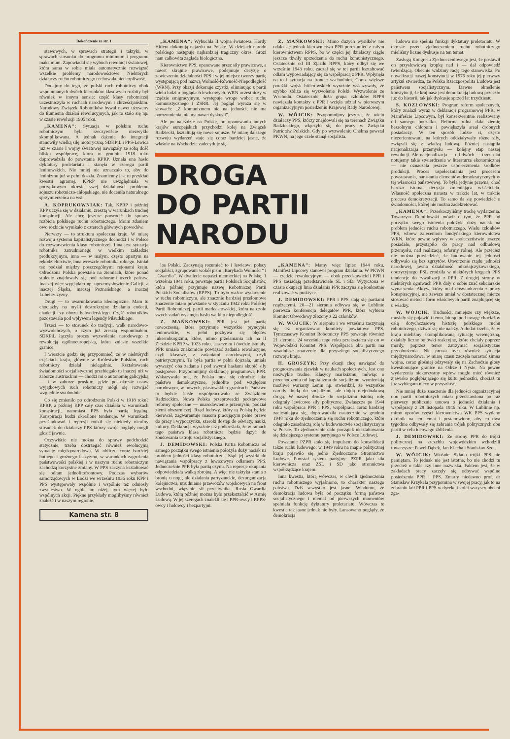Dokończenie ze str. 1
stawowych, w sprawach strategii i taktyki, w sprawach stosunku do programu minimum i programu maksimum. Zapowiadał się wybuch rewolucji światowej, która sama w sobie miała automatycznie rozwiązać wszelkie problemy narodowościowe. Niektórych działaczy ruchu robotniczego cechowała niecierpliwość.
Dodajmy do tego, że polski ruch robotniczy obok wspomnianych dwóch kierunków klasowych rozbity był również w innym sensie: część klasy robotniczej uczestniczyła w ruchach narodowym i chrześcijańskim. Narodowy Związek Robotników bywał nawet używany do tłumienia działań rewolucyjnych, jak to stało się np. w czasie rewolucji 1905 roku.
„KAMENA”: Sytuacja w polskim ruchu robotniczym była rzeczywiście niezwykle skomplikowana. A jednak dążenia do integracji stanowiły wielką siłę motoryczną. SDKPiL i PPS-Lewica już w czasie I wojny światowej nawiązały ze sobą dość bliską współpracę, która w grudniu 1918 roku doprowadziła do powstania KPRP. Uznała ona hasło dyktatury proletariatu i stanęła w szeregu partii leninowskich. Nie mniej nie oznaczało to, aby do leninizmu już w pełni doszła. Znamienny jest tu przykład kwestii agrarnej. KPRP nie uwzględniała w początkowym okresie swej działalności problemu sojuszu robotniczo-chłopskiego, nie doceniła naturalnego sprzymierzeńca na wsi.
A. KOPRUKOWNIAK: Tak, KPRP i później KPP uczyła się w działaniu, zresztą w warunkach trudnej konspiracji. Ale chcę jeszcze powrócić do sprawy rozbicia polskiego ruchu robotniczego. Moim zdaniem owo rozbicie wynikało z czterech głównych powodów.
Pierwszy — to struktura społeczna kraju. W miarę rozwoju systemu kapitalistycznego dochodzi i w Polsce do rozwarstwienia klasy robotniczej. Inna jest sytuacja robotnika zatrudnionego w wielkim zakładzie produkcyjnym, inna — w małym, często opartym na rękodzielnictwie, inna wreszcie robotnika rolnego. Istniał też podział między poszczególnymi rejonami kraju. Odrodzona Polska powstała na ziemiach, które ponad stulecie znajdowały się pod zaborami trzech państw. Inaczej więc wyglądało np. uprzemysłowienie Galicji, a inaczej Śląska, inaczej Poznańskiego, a inaczej Lubelszczyzny.
Drugi — to uwarunkowania ideologiczne. Mam tu chociażby na myśli destrukcyjne działania endecji, chadecji czy obozu belwederskiego. Część robotników pozostawała pod wpływem legendy Piłsudskiego.
Trzeci — to stosunek do tradycji, walk narodowo-wyzwoleńczych, o czym już zresztą wspominałem. SDKPiL łączyła proces wyzwolenia narodowego z rewolucją ogólnoeuropejską, która zniesie wszelkie granice.
I wreszcie godzi się przypomnieć, że w niektórych częściach kraju, głównie w Królestwie Polskim, ruch robotniczy działał nielegalnie. Kształtowanie świadomości socjalistycznej przebiegało tu inaczej niż w zaborze austriackim — chodzi mi o autonomię galicyjską — i w zaborze pruskim, gdzie po okresie ustaw wyjątkowych ruch robotniczy mógł się rozwijać względnie swobodnie.
Co się zmieniło po odrodzeniu Polski w 1918 roku? KPRP, a później KPP cały czas działała w warunkach konspiracji, natomiast PPS była partią legalną. Konspiracja budzi określone tendencje. W warunkach prześladowań i represji rodził się niekiedy nieufny stosunek do działaczy PPS którzy swoje poglądy mogli głosić jawnie.
Oczywiście nie można do sprawy podchodzić statycznie, trzeba dostrzegać również ewolucyjną sytuację międzynarodową. W obliczu coraz bardziej butnego i groźnego faszyzmu, w warunkach zagrożenia państwowości polskiej i w naszym ruchu robotniczym zachodzą korzystne zmiany. W PPS zaczyna kształtować się odłam jednolitofrontowy. Podczas wyborów samorządowych w Łodzi we wrześniu 1936 roku KPP i PPS występowały wspólnie i wspólnie też odniosły zwycięstwo. W ogóle im niżej, tym więcej było wspólnych akcji. Piękne przykłady moglibyśmy również znaleźć i w naszym regionie.
Kamena str. 8
„KAMENA”: Wybuchła II wojna światowa. Hordy Hitlera dokonują najazdu na Polskę. W dziejach narodu polskiego następuje najbardziej tragiczny okres. Grozi nam całkowita zagłada biologiczna.
Kierownictwo PPS, opanowane przez siły prawicowe, a nawet skrajnie prawicowe, podejmuje decyzję o zawieszeniu działalności PPS i w jej miejsce tworzy partię występującą pod nazwą Wolność-Równość-Niepodległość (WRN). Przy okazji dokonuje czystki, eliminując z partii wielu ludzi o poglądach lewicowych. WRN uczestniczy w rządzie emigracyjnym, występuje wrogo wobec ruchu komunistycznego i ZSRR. Jej pogląd wyraża się w słowach: „Z komunizmem nie na jedności, nie ma porozumienia, nie ma nawet dyskusji”.
Ale po najeździe na Polskę, po opanowaniu innych krajów europejskich przychodzi kolej na Związek Radziecki, kształtują się nowe sojusze. W miarę dalszego rozwoju wydarzeń staje się coraz bardziej jasne, że właśnie na Wschodzie zadecyduje się
Z. MAŃKOWSKI: Mimo dużych wysiłków nie udało się jednak kierownictwu PPR porozumieć z całym kierownictwem RPPS, bo w części jej działaczy ciągle jeszcze tkwiły uprzedzenia do ruchu komunistycznego. Ostatecznie od III Zjazdu RPPS, który odbył się we wrześniu 1943 roku, zaczął się w tej partii kształtować odłam wypowiadający się za współpracą z PPR. Wpłynęła na to i sytuacja na froncie wschodnim. Coraz większe porażki wojsk hitlerowskich wyraźnie wskazywały, że szybko zbliża się wyzwolenie Polski. Wyzwolenie ze Wschodu. Ostatecznie duża grupa członków RPPS nawiązała kontakty z PPR i wzięła udział w pierwszym organizacyjnym posiedzeniu Krajowej Rady Narodowej.
W. WÓJCIK: Przypomnijmy jeszcze, że wielu działaczy PPS, którzy znajdowali się na terenach Związku Radzieckiego, włączyło się do pracy w Związku Patriotów Polskich. Gdy po wyzwoleniu Chełma powstał PKWN, na jego czele stanął socjalista.
DROGA
DO PARTII
NARODU
los Polski. Zaczynają rozumieć to i lewicowi polscy socjaliści, zgrupowani wokół pism „Barykada Wolności” i „Gwardia”. W dwulecie napaści niemieckiej na Polskę, 1 września 1941 roku, powstaje partia Polskich Socjalistów, która później przyjmuje nazwę Robotniczej Partii Polskich Socjalistów (RPPS). To było ważne wydarzenie w ruchu robotniczym, ale znacznie bardziej przełomowe znaczenie miało powstanie w styczniu 1942 roku Polskiej Partii Robotniczej, partii marksistowskiej, która na czoło swych zadań wysunęła hasło walki o niepodległość.
Z. MAŃKOWSKI: PPR jest już partią nowoczesną, która przyjmuje wszystkie pryncypia leninowskie, w pełni pozbywa się błędów luksemburgizmu, które, mimo przełamania ich na II Zjeździe KPRP w 1923 roku, jeszcze tu i ówdzie istniały. PPR umiała znakomicie powiązać zadania rewolucyjne, czyli klasowe, z zadaniami narodowymi, czyli patriotycznymi. To była partia w pełni dojrzała, umiała wyważyć oba zadania i pod swymi hasłami skupić siły postępowe. Przypomnijmy deklarację programową PPR. Wskazywała ona, że Polska musi się odrodzić jako państwo demokratyczne, jednolite pod względem narodowym, w nowych, piastowskich granicach. Państwo to będzie ściśle współpracowało ze Związkiem Radzieckim. Nowa Polska przeprowadzi podstawowe reformy społeczne — unarodowienie przemysłu, podział ziemi obszarniczej. Rząd ludowy, który tą Polską będzie kierował, zagwarantuje masom pracującym pełne prawo do pracy i wypoczynku, szeroki dostęp do oświaty, nauki, kultury. Deklaracja wyraźnie też podkreślała, że w ramach tego państwa klasa robotnicza będzie dążyć do zbudowania ustroju socjalistycznego.
J. DEMIDOWSKI: Polska Partia Robotnicza od samego początku swego istnienia położyła duży nacisk na problem jedności klasy robotniczej. Stąd jej wysiłki do nawiązania współpracy z lewicowym odłamem PPS. Jednocześnie PPR była partią czynu. Na represje okupanta odpowiedziała walką zbrojną. A więc nie taktyka stania z bronią u nogi, ale działania partyzanckie, dezorganizacja kolejnictwa, utrudnianie przewozów wojskowych na front wschodni, wiązanie sił przeciwnika. Rosła Gwardia Ludowa, którą później można było przekształcić w Armię Ludową. W jej szeregach znaleźli się i PPR-owcy i RPPS-owcy i ludowcy i bezpartyjni.
„KAMENA”: Mamy więc lipiec 1944 roku. Manifest Lipcowy stanowił program działania. W PKWN — rządzie rewolucyjnym — obok przedstawicieli PPR i PPS zasiadają przedstawiciele SL i SD. Wytyczona w czasie okupacji linia działania PPR zaczyna się konkretnie realizować w praktyce.
J. DEMIDOWSKI: PPR i PPS stają się partiami rządzącymi. 20—21 sierpnia odbywa się w Lublinie pierwsza konferencja delegatów PPR, która wybiera Komitet Obwodowy złożony z 22 członków.
W. WÓJCIK: W sierpniu i we wrześniu zaczynają się też organizować komitety powiatowe PPS. Tymczasowy Komitet Robotniczy PPS powstaje również 21 sierpnia. 24 września tego roku przekształca się on w Wojewódzki Komitet PPS. Współpraca obu partii ma zasadnicze znaczenie dla przyszłego socjalistycznego rozwoju kraju.
H. GROSZYK: Przy okazji chcę nawiązać do prognozowania zjawisk w naukach społecznych. Jest ono niezwykle trudne. Klasycy marksizmu, mówiąc o przechodzeniu od kapitalizmu do socjalizmu, wymieniają możliwe warianty Lenin np. stwierdził, że wszystkie narody dojdą do socjalizmu, ale dojdą niejednakową drogą. W naszej drodze do socjalizmu istotną rolę odegrały lewicowe siły polityczne. Zwłaszcza po 1944 roku współpraca PPR i PPS, współpraca coraz bardziej zacieśniająca się, doprowadziła ostatecznie w grudniu 1948 roku do zjednoczenia się ruchu robotniczego, które odegrało zasadniczą rolę w budownictwie socjalistycznym w Polsce. To zjednoczenie dało początek ukształtowania się dzisiejszego systemu partyjnego w Polsce Ludowej.
Powstanie PZPR stało się impulsem do konsolidacji także ruchu ludowego: w 1949 roku na mapie politycznej kraju pojawiło się jedno Zjednoczone Stronnictwo Ludowe. Powstał system partyjny: PZPR jako siła kierownicza oraz ZSL i SD jako stronnictwa współrządzące krajem.
Inna kwestia, którą wówczas, w chwili zjednoczenia ruchu robotniczego wyjaśniono, to charakter naszego państwa. Dziś wszystko jest jasne. Wiadomo, że demokracja ludowa była od początku formą państwa socjalistycznego i niemal od pierwszych momentów spełniała funkcję dyktatury proletariatu. Wówczas te kwestie tak jasne jednak nie były. Lansowano poglądy, że demokracja
ludowa nie spełnia funkcji dyktatury proletariatu. W okresie przed zjednoczeniem ruchu robotniczego mieliśmy liczne dyskusje na ten temat.
Zasługą Kongresu Zjednoczeniowego jest, że postawił on przysłowiową kropkę nad i — dał odpowiedź twierdzącą. Obecnie widzimy rację tego stanowiska. Po nowelizacji naszej konstytucji w 1976 roku jej pierwszy artykuł stwierdza, że Polska Rzeczpospolita Ludowa jest państwem socjalistycznym. Dawne określenie konstytucji, że kraj nasz jest demokracją ludową przeszło już do historii, tak jak dyskusje sprzed lat trzydziestu.
S. KOZŁOWSKI: Program reform społecznych, który znalazł wyraz w deklaracji programowej PPR, w Manifeście Lipcowym, był konsekwentnie realizowany od samego początku. Reforma rolna dała ziemię bezrolnym chłopom i powiększyła areał drobnych posiadaczy. W ten sposób ludzie ci, często niezorientowani, na których oddziaływały różne siły, związali się z władzą ludową. Później nastąpiła nacjonalizacja przemysłu — kolejny etap naszej rewolucji. Ale nacjonalizacja — od dwóch — trzech lat notujemy takie stwierdzenia w literaturze ekonomicznej — nie oznaczała jeszcze uspołecznienia środków produkcji. Proces uspołeczniania jest procesem powstawania, narastania elementów demokratycznych w tej własności państwowej. To była jedynie prawna, choć bardzo istotna, decyzja zmieniająca właściciela. Własność społeczna narasta w trakcie lat, w trakcie procesu demokratyzacji. To samo da się powiedzieć o świadomości, której nie można zadekretować.
„KAMENA”: Przeskoczyliśmy trochę wydarzenia. Towarzysz Demidowski mówił o tym, że PPR od początku swego istnienia położyła duży nacisk na problem jedności ruchu robotniczego. Wielu członków PPS, wbrew zaleceniom londyńskiego kierownictwa WRN, które pewne wpływy w społeczeństwie jeszcze posiadało, przystąpiło do pracy nad odbudową przemysłu, nad realizacją reformy rolnej. Ale przecież nie można powiedzieć, że budowanie tej jedności odbywało się bez zgrzytów. Utworzenie rządu jedności narodowej, jawna działalność mikołajczykowskiego, opozycyjnego PSL zrodziła w niektórych kręgach PPS tendencje do rywalizacji z PPR. Z drugiej strony w niektórych ogniwach PPR dały o sobie znać sekciarskie wynaczenia. Aktyw, który miał doświadczenia z pracy konspiracyjnej, nie zawsze umiał w dostatecznej mierze stosować metod i form właściwych partii znajdującej się u władzy.
W. WÓJCIK: Trudności, mniejsze czy większe, musiały się pojawić i temu, biorąc pod uwagę chociażby całą dotychczasową historię polskiego ruchu robotniczego, dziwić się nie należy. A dodać trzeba, że w kraju mieliśmy skomplikowaną sytuację wewnętrzną, działały liczne bojówki reakcyjne, które chciały poprzez mordy, poprzez terror zatrzymać socjalistyczne przeobrażenia. Nie prosta była również sytuacja międzynarodowa, w miarę czasu zaczęła narastać zimna wojna, coraz głośniej odzywały się na Zachodzie głosy kwestionujące granice na Odrze i Nysie. Na pewne wydarzenia niekorzystny wpływ mogło mieć również zjawisko pogłębiającego się kultu jednostki, chociaż tu już wybiegam nieco w przyszłość.
Nie mniej duże znaczenie dla jedności organizacyjnej obu partii robotniczych miała przedstawiona po raz pierwszy publicznie umowa o jedności działania i współpracy z 28 listopada 1946 roku. W Lublinie np. mimo oporów części kierownictwa WK PPS wydano okólnik na ten temat i postanowiono, aby co dwa tygodnie odbywały się zebrania trójek politycznych obu partii w celu ideowego zbliżenia.
J. DEMIDOWSKI: Ze strony PPR do trójki politycznej na szczeblu wojewódzkim wchodzili towarzysze: Paweł Dąbek, Jan Klecha i Stanisław Szot.
W. WÓJCIK: Właśnie. Składu trójki PPS nie pamiętam. To jednak nie jest istotne, bo nie chodzi tu przecież o takie czy inne nazwiska. Faktem jest, że w zakładach pracy zaczęły się odbywać wspólne posiedzenia PPR i PPS. Zmarły niedawno prof. dr Stanisław Krzykała przypomina w swojej pracy, jak to na zebraniu kół PPR i PPS w dyrekcji kolei wszyscy obecni zga-